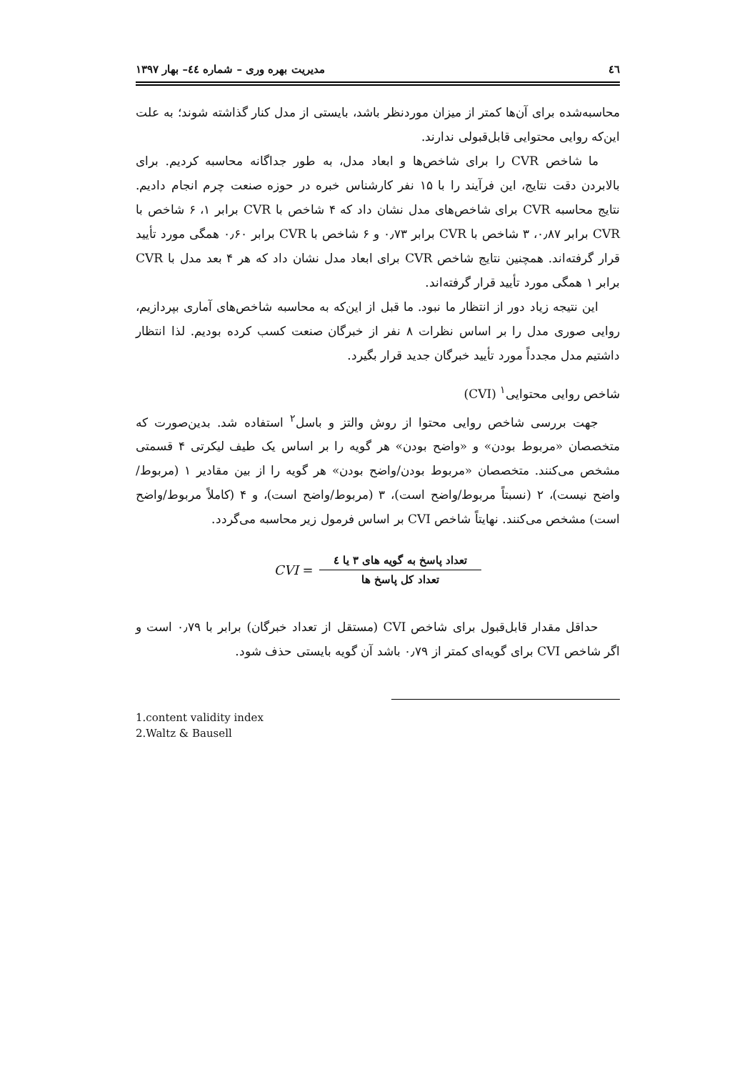٤٦ مدیریت بهره وری – شماره ٤٤– بهار ١٣٩٧
محاسبه‌شده برای آن‌ها کمتر از میزان موردنظر باشد، بایستی از مدل کنار گذاشته شوند؛ به علت این‌که روایی محتوایی قابل‌قبولی ندارند.
ما شاخص CVR را برای شاخص‌ها و ابعاد مدل، به طور جداگانه محاسبه کردیم. برای بالابردن دقت نتایج، این فرآیند را با ۱۵ نفر کارشناس خبره در حوزه صنعت چرم انجام دادیم. نتایج محاسبه CVR برای شاخص‌های مدل نشان داد که ۴ شاخص با CVR برابر ۱، ۶ شاخص با CVR برابر ۰٫۸۷، ۳ شاخص با CVR برابر ۰٫۷۳ و ۶ شاخص با CVR برابر ۰٫۶۰ همگی مورد تأیید قرار گرفته‌اند. همچنین نتایج شاخص CVR برای ابعاد مدل نشان داد که هر ۴ بعد مدل با CVR برابر ۱ همگی مورد تأیید قرار گرفته‌اند.
این نتیجه زیاد دور از انتظار ما نبود. ما قبل از این‌که به محاسبه شاخص‌های آماری بپردازیم، روایی صوری مدل را بر اساس نظرات ۸ نفر از خبرگان صنعت کسب کرده بودیم. لذا انتظار داشتیم مدل مجدداً مورد تأیید خبرگان جدید قرار بگیرد.
شاخص روایی محتوایی<sup>۱</sup> (CVI)
جهت بررسی شاخص روایی محتوا از روش والتز و باسل<sup>۲</sup> استفاده شد. بدین‌صورت که متخصصان «مربوط بودن» و «واضح بودن» هر گویه را بر اساس یک طیف لیکرتی ۴ قسمتی مشخص می‌کنند. متخصصان «مربوط بودن/واضح بودن» هر گویه را از بین مقادیر ۱ (مربوط/واضح نیست)، ۲ (نسبتاً مربوط/واضح است)، ۳ (مربوط/واضح است)، و ۴ (کاملاً مربوط/واضح است) مشخص می‌کنند. نهایتاً شاخص CVI بر اساس فرمول زیر محاسبه می‌گردد.
CVI =
تعداد پاسخ به گویه های ۳ یا ٤
تعداد کل پاسخ ها
حداقل مقدار قابل‌قبول برای شاخص CVI (مستقل از تعداد خبرگان) برابر با ۰٫۷۹ است و اگر شاخص CVI برای گویه‌ای کمتر از ۰٫۷۹ باشد آن گویه بایستی حذف شود.
1.content validity index
2.Waltz & Bausell